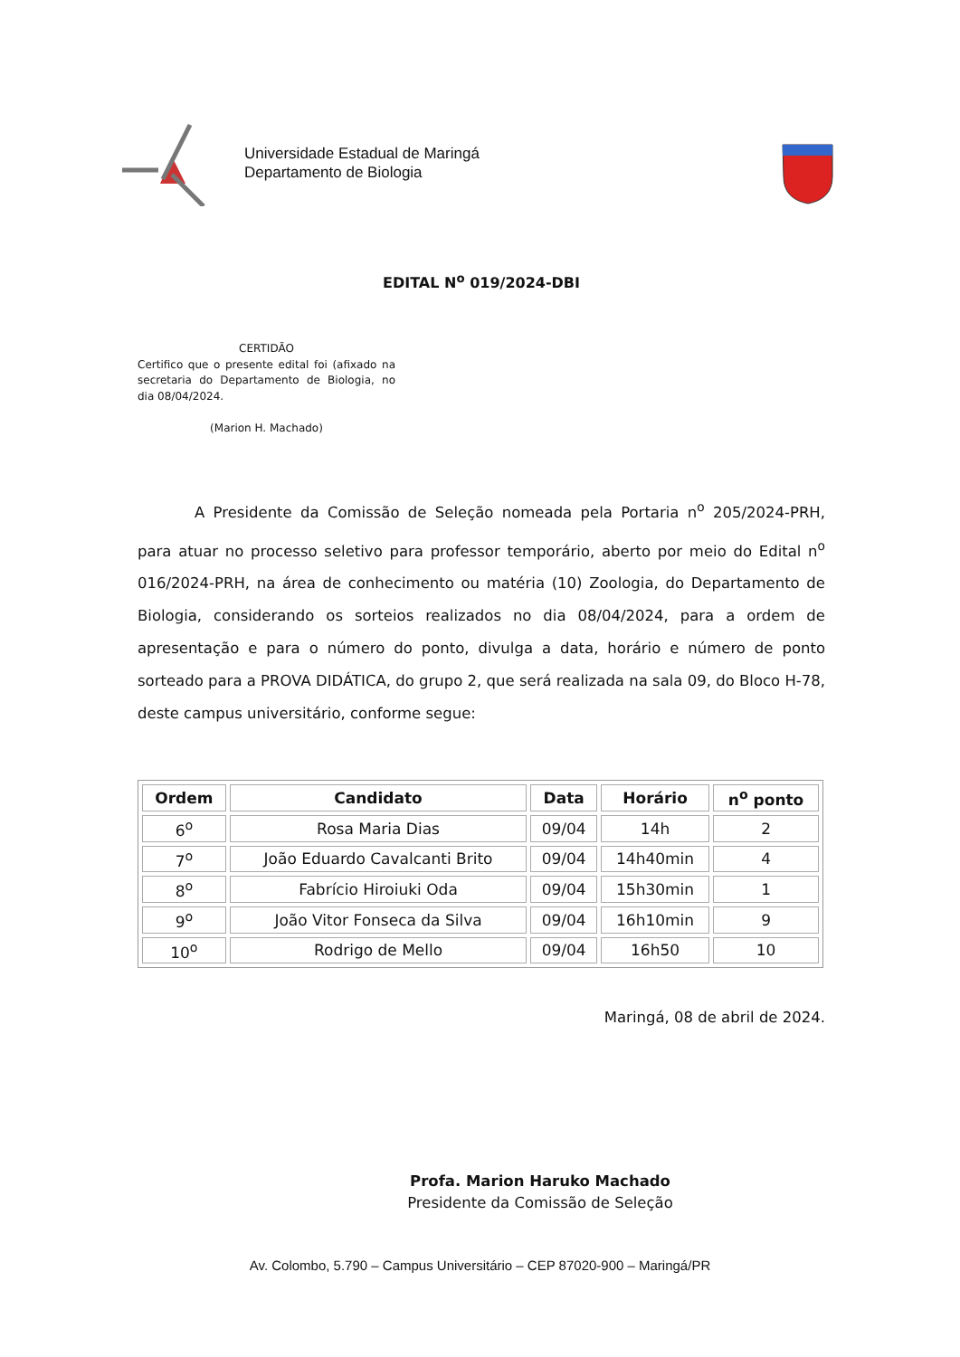Universidade Estadual de Maringá
Departamento de Biologia
EDITAL N<sup>o</sup> 019/2024-DBI
CERTIDÃO
Certifico que o presente edital foi (afixado na secretaria do Departamento de Biologia, no dia 08/04/2024.
(Marion H. Machado)
A Presidente da Comissão de Seleção nomeada pela Portaria n<sup>o</sup> 205/2024-PRH, para atuar no processo seletivo para professor temporário, aberto por meio do Edital n<sup>o</sup> 016/2024-PRH, na área de conhecimento ou matéria (10) Zoologia, do Departamento de Biologia, considerando os sorteios realizados no dia 08/04/2024, para a ordem de apresentação e para o número do ponto, divulga a data, horário e número de ponto sorteado para a PROVA DIDÁTICA, do grupo 2, que será realizada na sala 09, do Bloco H-78, deste campus universitário, conforme segue:
| Ordem | Candidato | Data | Horário | n<sup>o</sup> ponto |
| --- | --- | --- | --- | --- |
| 6<sup>o</sup> | Rosa Maria Dias | 09/04 | 14h | 2 |
| 7<sup>o</sup> | João Eduardo Cavalcanti Brito | 09/04 | 14h40min | 4 |
| 8<sup>o</sup> | Fabrício Hiroiuki Oda | 09/04 | 15h30min | 1 |
| 9<sup>o</sup> | João Vitor Fonseca da Silva | 09/04 | 16h10min | 9 |
| 10<sup>o</sup> | Rodrigo de Mello | 09/04 | 16h50 | 10 |
Maringá, 08 de abril de 2024.
Profa. Marion Haruko Machado
Presidente da Comissão de Seleção
Av. Colombo, 5.790 – Campus Universitário – CEP 87020-900 – Maringá/PR